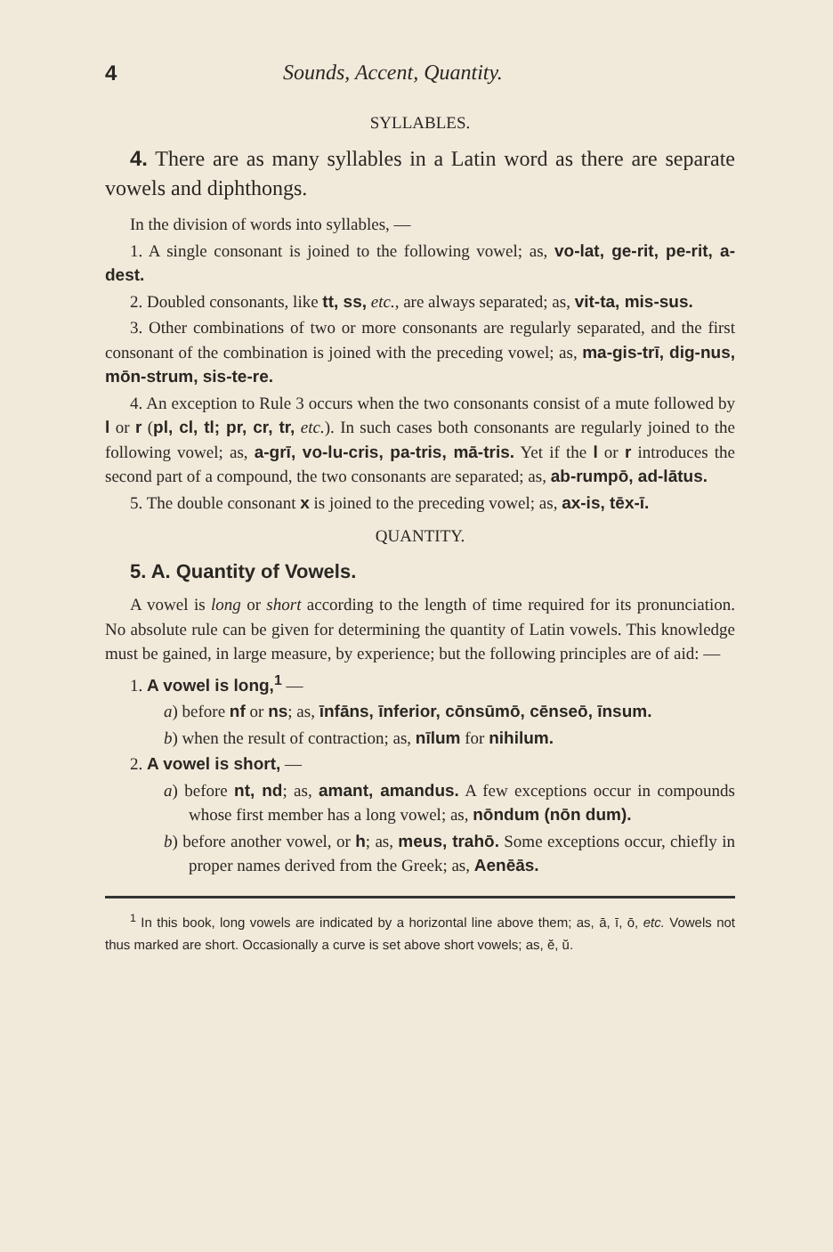4 Sounds, Accent, Quantity.
SYLLABLES.
4. There are as many syllables in a Latin word as there are separate vowels and diphthongs.
In the division of words into syllables, —
1. A single consonant is joined to the following vowel; as, vo-lat, ge-rit, pe-rit, a-dest.
2. Doubled consonants, like tt, ss, etc., are always separated; as, vit-ta, mis-sus.
3. Other combinations of two or more consonants are regularly separated, and the first consonant of the combination is joined with the preceding vowel; as, ma-gis-trī, dig-nus, mōn-strum, sis-te-re.
4. An exception to Rule 3 occurs when the two consonants consist of a mute followed by l or r (pl, cl, tl; pr, cr, tr, etc.). In such cases both consonants are regularly joined to the following vowel; as, a-grī, vo-lu-cris, pa-tris, mā-tris. Yet if the l or r introduces the second part of a compound, the two consonants are separated; as, ab-rumpō, ad-lātus.
5. The double consonant x is joined to the preceding vowel; as, ax-is, tēx-ī.
QUANTITY.
5. A. Quantity of Vowels.
A vowel is long or short according to the length of time required for its pronunciation. No absolute rule can be given for determining the quantity of Latin vowels. This knowledge must be gained, in large measure, by experience; but the following principles are of aid: —
1. A vowel is long,<sup>1</sup> —
a) before nf or ns; as, īnfāns, īnferior, cōnsūmō, cēnseō, īnsum.
b) when the result of contraction; as, nīlum for nihilum.
2. A vowel is short, —
a) before nt, nd; as, amant, amandus. A few exceptions occur in compounds whose first member has a long vowel; as, nōndum (nōn dum).
b) before another vowel, or h; as, meus, trahō. Some exceptions occur, chiefly in proper names derived from the Greek; as, Aenēās.
<sup>1</sup> In this book, long vowels are indicated by a horizontal line above them; as, ā, ī, ō, etc. Vowels not thus marked are short. Occasionally a curve is set above short vowels; as, ĕ, ŭ.